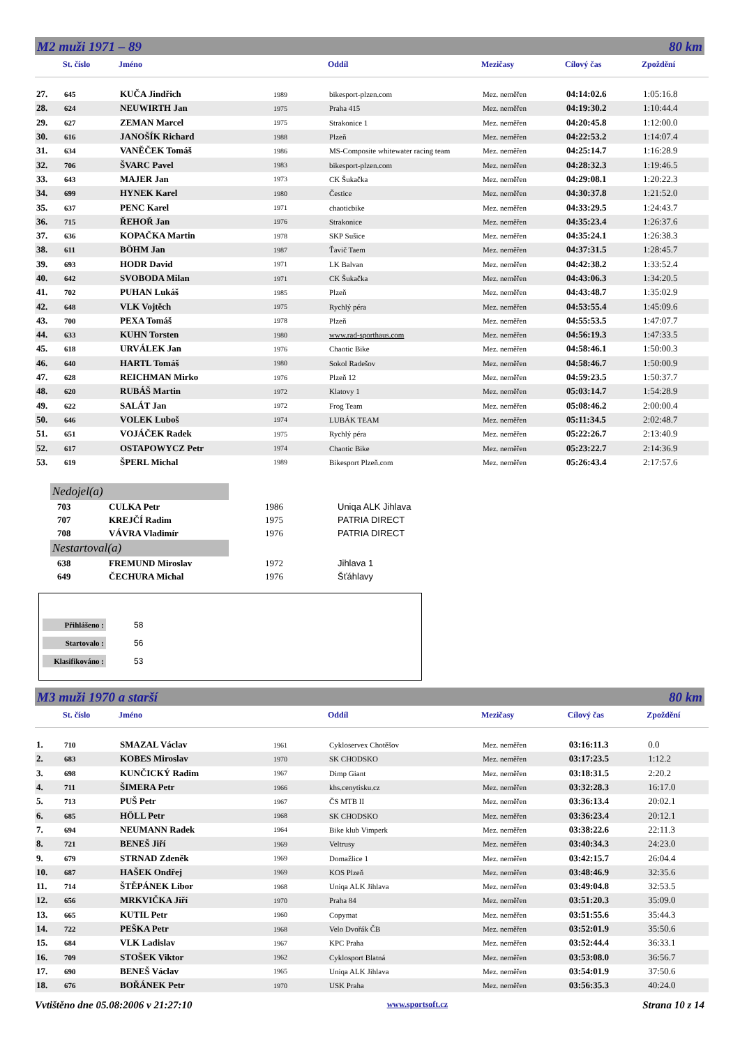M2 muži 1971 – 89 80 km
| | St. číslo | Jméno | | Oddíl | Mezičasy | Cílový čas | Zpoždění |
| --- | --- | --- | --- | --- | --- | --- | --- |
| 27. | 645 | KUČA Jindřich | 1989 | bikesport-plzen.com | Mez. neměřen | 04:14:02.6 | 1:05:16.8 |
| 28. | 624 | NEUWIRTH Jan | 1975 | Praha 415 | Mez. neměřen | 04:19:30.2 | 1:10:44.4 |
| 29. | 627 | ZEMAN Marcel | 1975 | Strakonice 1 | Mez. neměřen | 04:20:45.8 | 1:12:00.0 |
| 30. | 616 | JANOŠÍK Richard | 1988 | Plzeň | Mez. neměřen | 04:22:53.2 | 1:14:07.4 |
| 31. | 634 | VANĚČEK Tomáš | 1986 | MS-Composite whitewater racing team | Mez. neměřen | 04:25:14.7 | 1:16:28.9 |
| 32. | 706 | ŠVARC Pavel | 1983 | bikesport-plzen.com | Mez. neměřen | 04:28:32.3 | 1:19:46.5 |
| 33. | 643 | MAJER Jan | 1973 | CK Šukačka | Mez. neměřen | 04:29:08.1 | 1:20:22.3 |
| 34. | 699 | HYNEK Karel | 1980 | Čestice | Mez. neměřen | 04:30:37.8 | 1:21:52.0 |
| 35. | 637 | PENC Karel | 1971 | chaoticbike | Mez. neměřen | 04:33:29.5 | 1:24:43.7 |
| 36. | 715 | ŘEHOŘ Jan | 1976 | Strakonice | Mez. neměřen | 04:35:23.4 | 1:26:37.6 |
| 37. | 636 | KOPAČKA Martin | 1978 | SKP Sušice | Mez. neměřen | 04:35:24.1 | 1:26:38.3 |
| 38. | 611 | BÖHM Jan | 1987 | Ťavič Taem | Mez. neměřen | 04:37:31.5 | 1:28:45.7 |
| 39. | 693 | HODR David | 1971 | LK Balvan | Mez. neměřen | 04:42:38.2 | 1:33:52.4 |
| 40. | 642 | SVOBODA Milan | 1971 | CK Šukačka | Mez. neměřen | 04:43:06.3 | 1:34:20.5 |
| 41. | 702 | PUHAN Lukáš | 1985 | Plzeň | Mez. neměřen | 04:43:48.7 | 1:35:02.9 |
| 42. | 648 | VLK Vojtěch | 1975 | Rychlý péra | Mez. neměřen | 04:53:55.4 | 1:45:09.6 |
| 43. | 700 | PEXA Tomáš | 1978 | Plzeň | Mez. neměřen | 04:55:53.5 | 1:47:07.7 |
| 44. | 633 | KUHN Torsten | 1980 | www.rad-sporthaus.com | Mez. neměřen | 04:56:19.3 | 1:47:33.5 |
| 45. | 618 | URVÁLEK Jan | 1976 | Chaotic Bike | Mez. neměřen | 04:58:46.1 | 1:50:00.3 |
| 46. | 640 | HARTL Tomáš | 1980 | Sokol Radešov | Mez. neměřen | 04:58:46.7 | 1:50:00.9 |
| 47. | 628 | REICHMAN Mirko | 1976 | Plzeň 12 | Mez. neměřen | 04:59:23.5 | 1:50:37.7 |
| 48. | 620 | RUBÁŠ Martin | 1972 | Klatovy 1 | Mez. neměřen | 05:03:14.7 | 1:54:28.9 |
| 49. | 622 | SALÁT Jan | 1972 | Frog Team | Mez. neměřen | 05:08:46.2 | 2:00:00.4 |
| 50. | 646 | VOLEK Luboš | 1974 | LUBÁK TEAM | Mez. neměřen | 05:11:34.5 | 2:02:48.7 |
| 51. | 651 | VOJÁČEK Radek | 1975 | Rychlý péra | Mez. neměřen | 05:22:26.7 | 2:13:40.9 |
| 52. | 617 | OSTAPOWYCZ Petr | 1974 | Chaotic Bike | Mez. neměřen | 05:23:22.7 | 2:14:36.9 |
| 53. | 619 | ŠPERL Michal | 1989 | Bikesport Plzeň.com | Mez. neměřen | 05:26:43.4 | 2:17:57.6 |
Nedojel(a)
| 703 | CULKA Petr | 1986 | Uniqa ALK Jihlava |
| 707 | KREJČÍ Radim | 1975 | PATRIA DIRECT |
| 708 | VÁVRA Vladimír | 1976 | PATRIA DIRECT |
Nestartoval(a)
| 638 | FREMUND Miroslav | 1972 | Jihlava 1 |
| 649 | ČECHURA Michal | 1976 | Šťáhlavy |
Přihlášeno : 58
Startovalo : 56
Klasifikováno : 53
M3 muži 1970 a starší 80 km
| | St. číslo | Jméno | | Oddíl | Mezičasy | Cílový čas | Zpoždění |
| --- | --- | --- | --- | --- | --- | --- | --- |
| 1. | 710 | SMAZAL Václav | 1961 | Cykloservex Chotěšov | Mez. neměřen | 03:16:11.3 | 0.0 |
| 2. | 683 | KOBES Miroslav | 1970 | SK CHODSKO | Mez. neměřen | 03:17:23.5 | 1:12.2 |
| 3. | 698 | KUNČICKÝ Radim | 1967 | Dimp Giant | Mez. neměřen | 03:18:31.5 | 2:20.2 |
| 4. | 711 | ŠIMERA Petr | 1966 | khs.cenytisku.cz | Mez. neměřen | 03:32:28.3 | 16:17.0 |
| 5. | 713 | PUŠ Petr | 1967 | ČS MTB II | Mez. neměřen | 03:36:13.4 | 20:02.1 |
| 6. | 685 | HÖLL Petr | 1968 | SK CHODSKO | Mez. neměřen | 03:36:23.4 | 20:12.1 |
| 7. | 694 | NEUMANN Radek | 1964 | Bike klub Vimperk | Mez. neměřen | 03:38:22.6 | 22:11.3 |
| 8. | 721 | BENEŠ Jiří | 1969 | Veltrusy | Mez. neměřen | 03:40:34.3 | 24:23.0 |
| 9. | 679 | STRNAD Zdeněk | 1969 | Domažlice 1 | Mez. neměřen | 03:42:15.7 | 26:04.4 |
| 10. | 687 | HAŠEK Ondřej | 1969 | KOS Plzeň | Mez. neměřen | 03:48:46.9 | 32:35.6 |
| 11. | 714 | ŠTĚPÁNEK Libor | 1968 | Uniqa ALK Jihlava | Mez. neměřen | 03:49:04.8 | 32:53.5 |
| 12. | 656 | MRKVIČKA Jiří | 1970 | Praha 84 | Mez. neměřen | 03:51:20.3 | 35:09.0 |
| 13. | 665 | KUTIL Petr | 1960 | Copymat | Mez. neměřen | 03:51:55.6 | 35:44.3 |
| 14. | 722 | PEŠKA Petr | 1968 | Velo Dvořák ČB | Mez. neměřen | 03:52:01.9 | 35:50.6 |
| 15. | 684 | VLK Ladislav | 1967 | KPC Praha | Mez. neměřen | 03:52:44.4 | 36:33.1 |
| 16. | 709 | STOŠEK Viktor | 1962 | Cyklosport Blatná | Mez. neměřen | 03:53:08.0 | 36:56.7 |
| 17. | 690 | BENEŠ Václav | 1965 | Uniqa ALK Jihlava | Mez. neměřen | 03:54:01.9 | 37:50.6 |
| 18. | 676 | BOŘÁNEK Petr | 1970 | USK Praha | Mez. neměřen | 03:56:35.3 | 40:24.0 |
Vvtištěno dne 05.08:2006 v 21:27:10 www.sportsoft.cz Strana 10 z 14